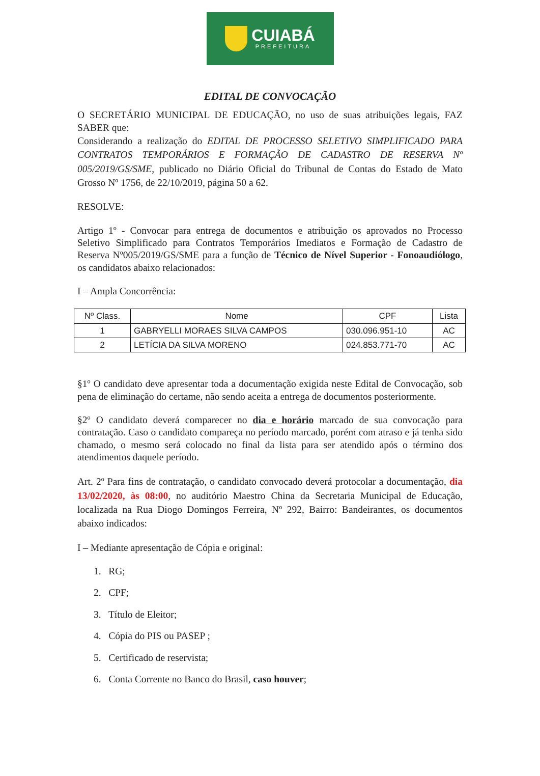CUIABÁ
PREFEITURA
EDITAL DE CONVOCAÇÃO
O SECRETÁRIO MUNICIPAL DE EDUCAÇÃO, no uso de suas atribuições legais, FAZ SABER que:
Considerando a realização do EDITAL DE PROCESSO SELETIVO SIMPLIFICADO PARA CONTRATOS TEMPORÁRIOS E FORMAÇÃO DE CADASTRO DE RESERVA Nº 005/2019/GS/SME, publicado no Diário Oficial do Tribunal de Contas do Estado de Mato Grosso Nº 1756, de 22/10/2019, página 50 a 62.
RESOLVE:
Artigo 1º - Convocar para entrega de documentos e atribuição os aprovados no Processo Seletivo Simplificado para Contratos Temporários Imediatos e Formação de Cadastro de Reserva Nº005/2019/GS/SME para a função de Técnico de Nível Superior - Fonoaudiólogo, os candidatos abaixo relacionados:
I – Ampla Concorrência:
| Nº Class. | Nome | CPF | Lista |
| --- | --- | --- | --- |
| 1 | GABRYELLI MORAES SILVA CAMPOS | 030.096.951-10 | AC |
| 2 | LETÍCIA DA SILVA MORENO | 024.853.771-70 | AC |
§1º O candidato deve apresentar toda a documentação exigida neste Edital de Convocação, sob pena de eliminação do certame, não sendo aceita a entrega de documentos posteriormente.
§2º O candidato deverá comparecer no dia e horário marcado de sua convocação para contratação. Caso o candidato compareça no período marcado, porém com atraso e já tenha sido chamado, o mesmo será colocado no final da lista para ser atendido após o término dos atendimentos daquele período.
Art. 2º Para fins de contratação, o candidato convocado deverá protocolar a documentação, dia 13/02/2020, às 08:00, no auditório Maestro China da Secretaria Municipal de Educação, localizada na Rua Diogo Domingos Ferreira, Nº 292, Bairro: Bandeirantes, os documentos abaixo indicados:
I – Mediante apresentação de Cópia e original:
1. RG;
2. CPF;
3. Título de Eleitor;
4. Cópia do PIS ou PASEP ;
5. Certificado de reservista;
6. Conta Corrente no Banco do Brasil, caso houver;